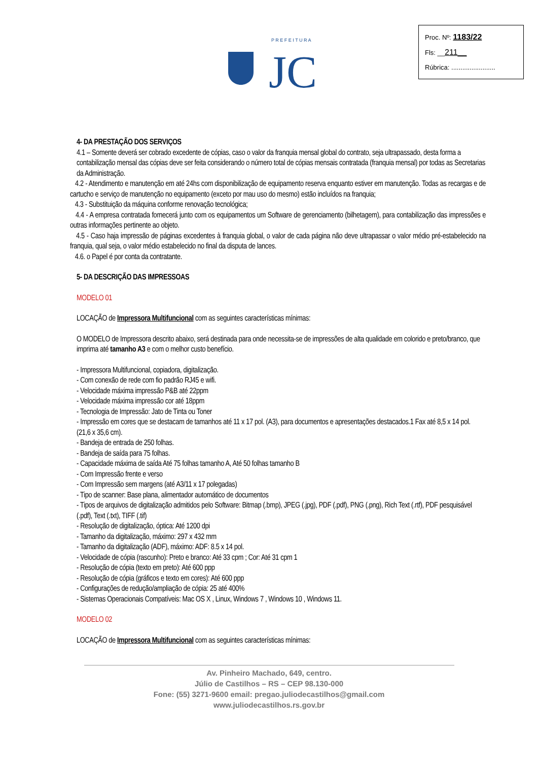P R E F E I T U R A
JC
Proc. Nº: 1183/22
Fls: __211__
Rúbrica: ........................
4- DA PRESTAÇÃO DOS SERVIÇOS
4.1 – Somente deverá ser cobrado excedente de cópias, caso o valor da franquia mensal global do contrato, seja ultrapassado, desta forma a contabilização mensal das cópias deve ser feita considerando o número total de cópias mensais contratada (franquia mensal) por todas as Secretarias da Administração.
4.2 - Atendimento e manutenção em até 24hs com disponibilização de equipamento reserva enquanto estiver em manutenção. Todas as recargas e de cartucho e serviço de manutenção no equipamento (exceto por mau uso do mesmo) estão incluídos na franquia;
4.3 - Substituição da máquina conforme renovação tecnológica;
4.4 - A empresa contratada fornecerá junto com os equipamentos um Software de gerenciamento (bilhetagem), para contabilização das impressões e outras informações pertinente ao objeto.
4.5 - Caso haja impressão de páginas excedentes à franquia global, o valor de cada página não deve ultrapassar o valor médio pré-estabelecido na franquia, qual seja, o valor médio estabelecido no final da disputa de lances.
4.6. o Papel é por conta da contratante.
5- DA DESCRIÇÃO DAS IMPRESSOAS
MODELO 01
LOCAÇÃO de Impressora Multifuncional com as seguintes características mínimas:
O MODELO de Impressora descrito abaixo, será destinada para onde necessita-se de impressões de alta qualidade em colorido e preto/branco, que imprima até tamanho A3 e com o melhor custo benefício.
- Impressora Multifuncional, copiadora, digitalização.
- Com conexão de rede com fio padrão RJ45 e wifi.
- Velocidade máxima impressão P&B até 22ppm
- Velocidade máxima impressão cor até 18ppm
- Tecnologia de Impressão: Jato de Tinta ou Toner
- Impressão em cores que se destacam de tamanhos até 11 x 17 pol. (A3), para documentos e apresentações destacados.1 Fax até 8,5 x 14 pol. (21,6 x 35,6 cm).
- Bandeja de entrada de 250 folhas.
- Bandeja de saída para 75 folhas.
- Capacidade máxima de saída Até 75 folhas tamanho A, Até 50 folhas tamanho B
- Com Impressão frente e verso
- Com Impressão sem margens (até A3/11 x 17 polegadas)
- Tipo de scanner: Base plana, alimentador automático de documentos
- Tipos de arquivos de digitalização admitidos pelo Software: Bitmap (.bmp), JPEG (.jpg), PDF (.pdf), PNG (.png), Rich Text (.rtf), PDF pesquisável (.pdf), Text (.txt), TIFF (.tif)
- Resolução de digitalização, óptica: Até 1200 dpi
- Tamanho da digitalização, máximo: 297 x 432 mm
- Tamanho da digitalização (ADF), máximo: ADF: 8.5 x 14 pol.
- Velocidade de cópia (rascunho): Preto e branco: Até 33 cpm ; Cor: Até 31 cpm 1
- Resolução de cópia (texto em preto): Até 600 ppp
- Resolução de cópia (gráficos e texto em cores): Até 600 ppp
- Configurações de redução/ampliação de cópia: 25 até 400%
- Sistemas Operacionais Compatíveis: Mac OS X , Linux, Windows 7 , Windows 10 , Windows 11.
MODELO 02
LOCAÇÃO de Impressora Multifuncional com as seguintes características mínimas:
Av. Pinheiro Machado, 649, centro.
Júlio de Castilhos – RS – CEP 98.130-000
Fone: (55) 3271-9600 email: pregao.juliodecastilhos@gmail.com
www.juliodecastilhos.rs.gov.br